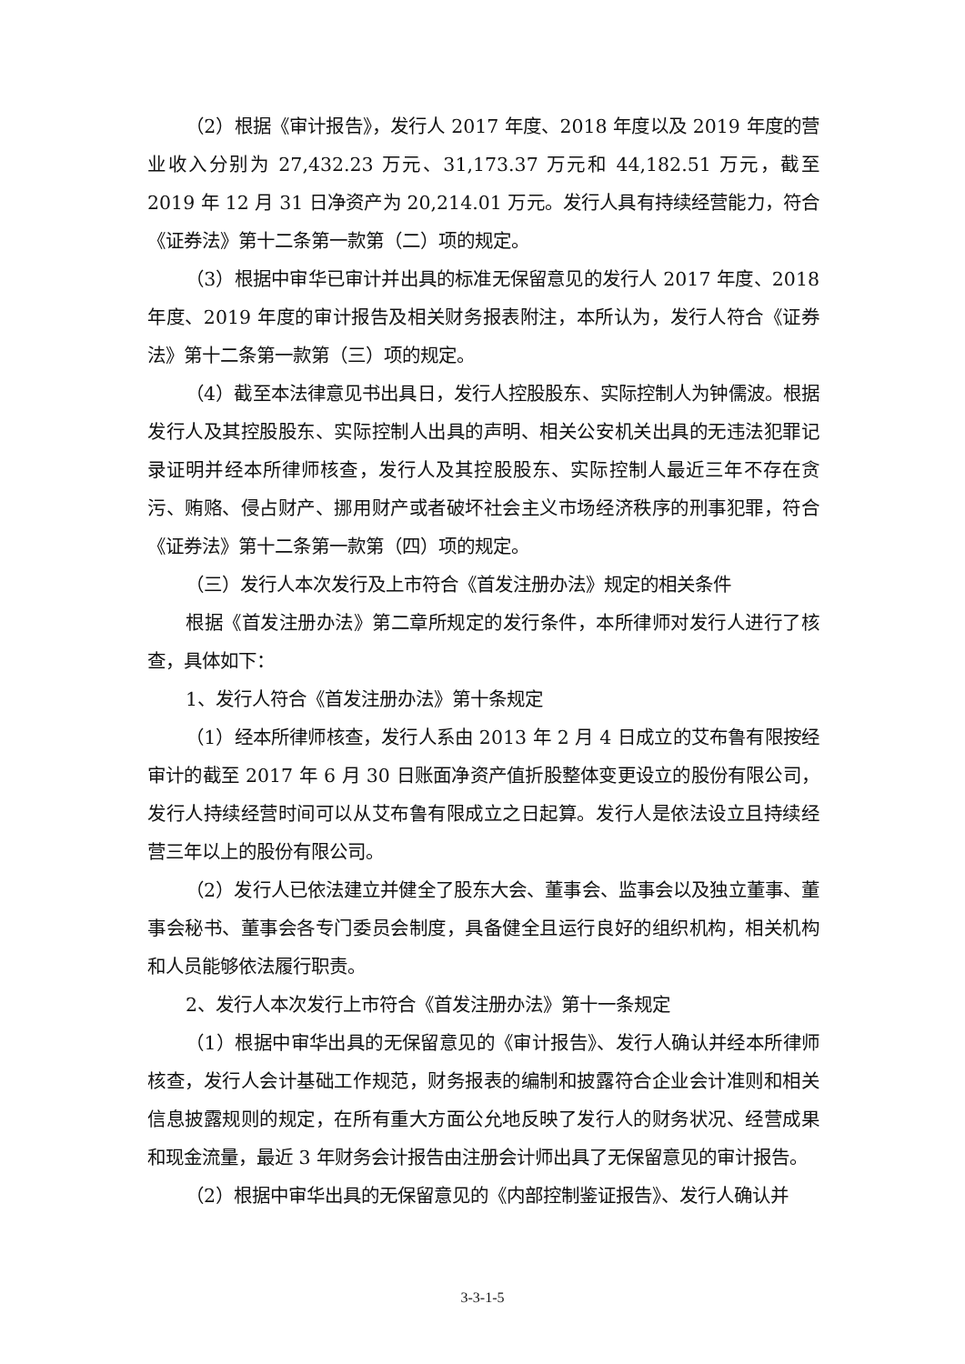（2）根据《审计报告》，发行人 2017 年度、2018 年度以及 2019 年度的营业收入分别为 27,432.23 万元、31,173.37 万元和 44,182.51 万元，截至 2019 年 12 月 31 日净资产为 20,214.01 万元。发行人具有持续经营能力，符合《证券法》第十二条第一款第（二）项的规定。
（3）根据中审华已审计并出具的标准无保留意见的发行人 2017 年度、2018 年度、2019 年度的审计报告及相关财务报表附注，本所认为，发行人符合《证券法》第十二条第一款第（三）项的规定。
（4）截至本法律意见书出具日，发行人控股股东、实际控制人为钟儒波。根据发行人及其控股股东、实际控制人出具的声明、相关公安机关出具的无违法犯罪记录证明并经本所律师核查，发行人及其控股股东、实际控制人最近三年不存在贪污、贿赂、侵占财产、挪用财产或者破坏社会主义市场经济秩序的刑事犯罪，符合《证券法》第十二条第一款第（四）项的规定。
（三）发行人本次发行及上市符合《首发注册办法》规定的相关条件
根据《首发注册办法》第二章所规定的发行条件，本所律师对发行人进行了核查，具体如下：
1、发行人符合《首发注册办法》第十条规定
（1）经本所律师核查，发行人系由 2013 年 2 月 4 日成立的艾布鲁有限按经审计的截至 2017 年 6 月 30 日账面净资产值折股整体变更设立的股份有限公司，发行人持续经营时间可以从艾布鲁有限成立之日起算。发行人是依法设立且持续经营三年以上的股份有限公司。
（2）发行人已依法建立并健全了股东大会、董事会、监事会以及独立董事、董事会秘书、董事会各专门委员会制度，具备健全且运行良好的组织机构，相关机构和人员能够依法履行职责。
2、发行人本次发行上市符合《首发注册办法》第十一条规定
（1）根据中审华出具的无保留意见的《审计报告》、发行人确认并经本所律师核查，发行人会计基础工作规范，财务报表的编制和披露符合企业会计准则和相关信息披露规则的规定，在所有重大方面公允地反映了发行人的财务状况、经营成果和现金流量，最近 3 年财务会计报告由注册会计师出具了无保留意见的审计报告。
（2）根据中审华出具的无保留意见的《内部控制鉴证报告》、发行人确认并
3-3-1-5